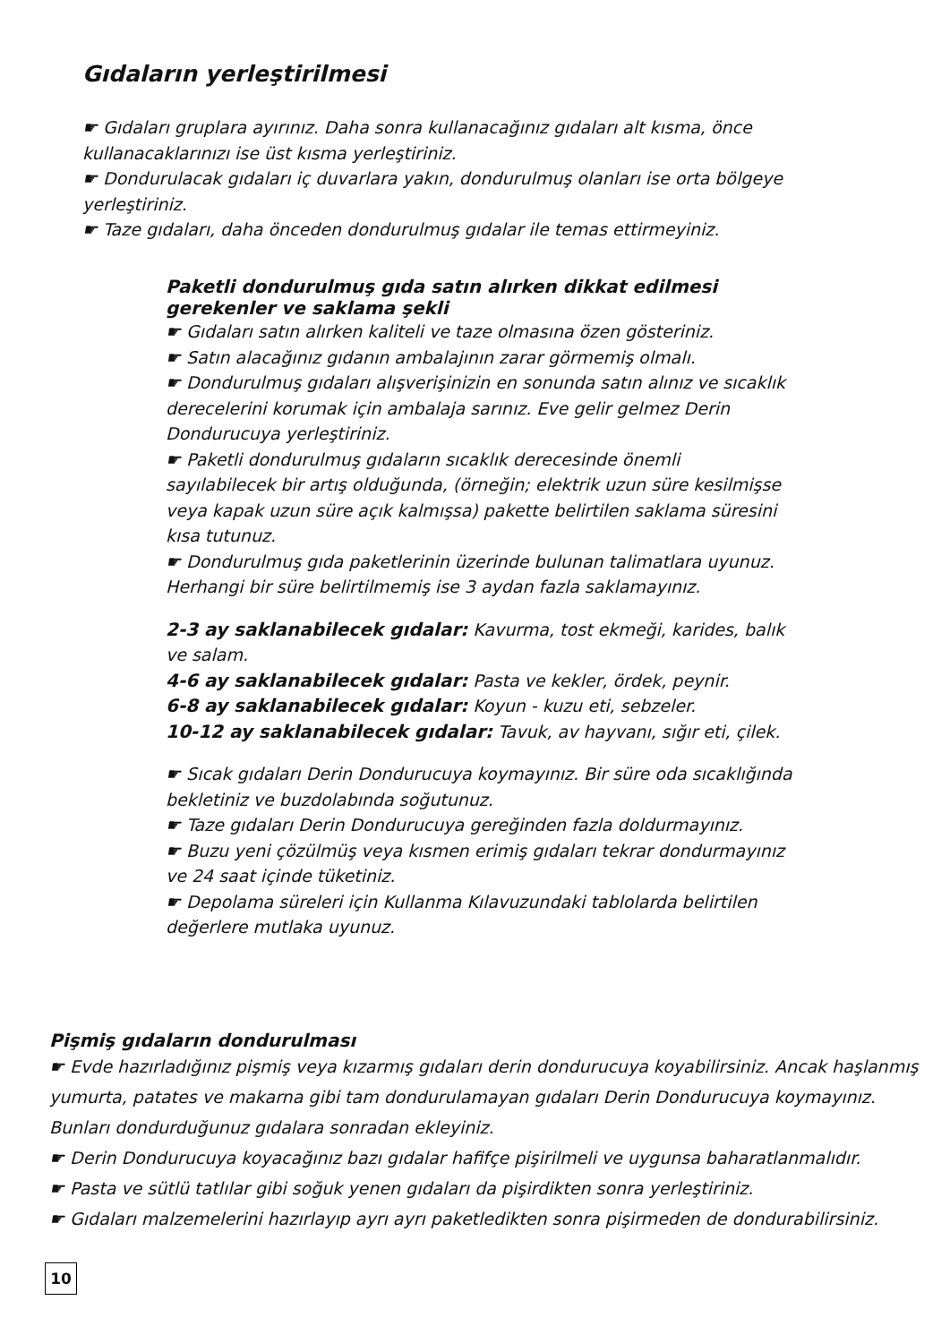Gıdaların yerleştirilmesi
☛ Gıdaları gruplara ayırınız. Daha sonra kullanacağınız gıdaları alt kısma, önce kullanacaklarınızı ise üst kısma yerleştiriniz.
☛ Dondurulacak gıdaları iç duvarlara yakın, dondurulmuş olanları ise orta bölgeye yerleştiriniz.
☛ Taze gıdaları, daha önceden dondurulmuş gıdalar ile temas ettirmeyiniz.
Paketli dondurulmuş gıda satın alırken dikkat edilmesi gerekenler ve saklama şekli
☛ Gıdaları satın alırken kaliteli ve taze olmasına özen gösteriniz.
☛ Satın alacağınız gıdanın ambalajının zarar görmemiş olmalı.
☛ Dondurulmuş gıdaları alışverişinizin en sonunda satın alınız ve sıcaklık derecelerini korumak için ambalaja sarınız. Eve gelir gelmez Derin Dondurucuya yerleştiriniz.
☛ Paketli dondurulmuş gıdaların sıcaklık derecesinde önemli sayılabilecek bir artış olduğunda, (örneğin; elektrik uzun süre kesilmişse veya kapak uzun süre açık kalmışsa) pakette belirtilen saklama süresini kısa tutunuz.
☛ Dondurulmuş gıda paketlerinin üzerinde bulunan talimatlara uyunuz. Herhangi bir süre belirtilmemiş ise 3 aydan fazla saklamayınız.
2-3 ay saklanabilecek gıdalar: Kavurma, tost ekmeği, karides, balık ve salam.
4-6 ay saklanabilecek gıdalar: Pasta ve kekler, ördek, peynir.
6-8 ay saklanabilecek gıdalar: Koyun - kuzu eti, sebzeler.
10-12 ay saklanabilecek gıdalar: Tavuk, av hayvanı, sığır eti, çilek.
☛ Sıcak gıdaları Derin Dondurucuya koymayınız. Bir süre oda sıcaklığında bekletiniz ve buzdolabında soğutunuz.
☛ Taze gıdaları Derin Dondurucuya gereğinden fazla doldurmayınız.
☛ Buzu yeni çözülmüş veya kısmen erimiş gıdaları tekrar dondurmayınız ve 24 saat içinde tüketiniz.
☛ Depolama süreleri için Kullanma Kılavuzundaki tablolarda belirtilen değerlere mutlaka uyunuz.
Pişmiş gıdaların dondurulması
☛ Evde hazırladığınız pişmiş veya kızarmış gıdaları derin dondurucuya koyabilirsiniz. Ancak haşlanmış yumurta, patates ve makarna gibi tam dondurulamayan gıdaları Derin Dondurucuya koymayınız. Bunları dondurduğunuz gıdalara sonradan ekleyiniz.
☛ Derin Dondurucuya koyacağınız bazı gıdalar hafifçe pişirilmeli ve uygunsa baharatlanmalıdır.
☛ Pasta ve sütlü tatlılar gibi soğuk yenen gıdaları da pişirdikten sonra yerleştiriniz.
☛ Gıdaları malzemelerini hazırlayıp ayrı ayrı paketledikten sonra pişirmeden de dondurabilirsiniz.
10